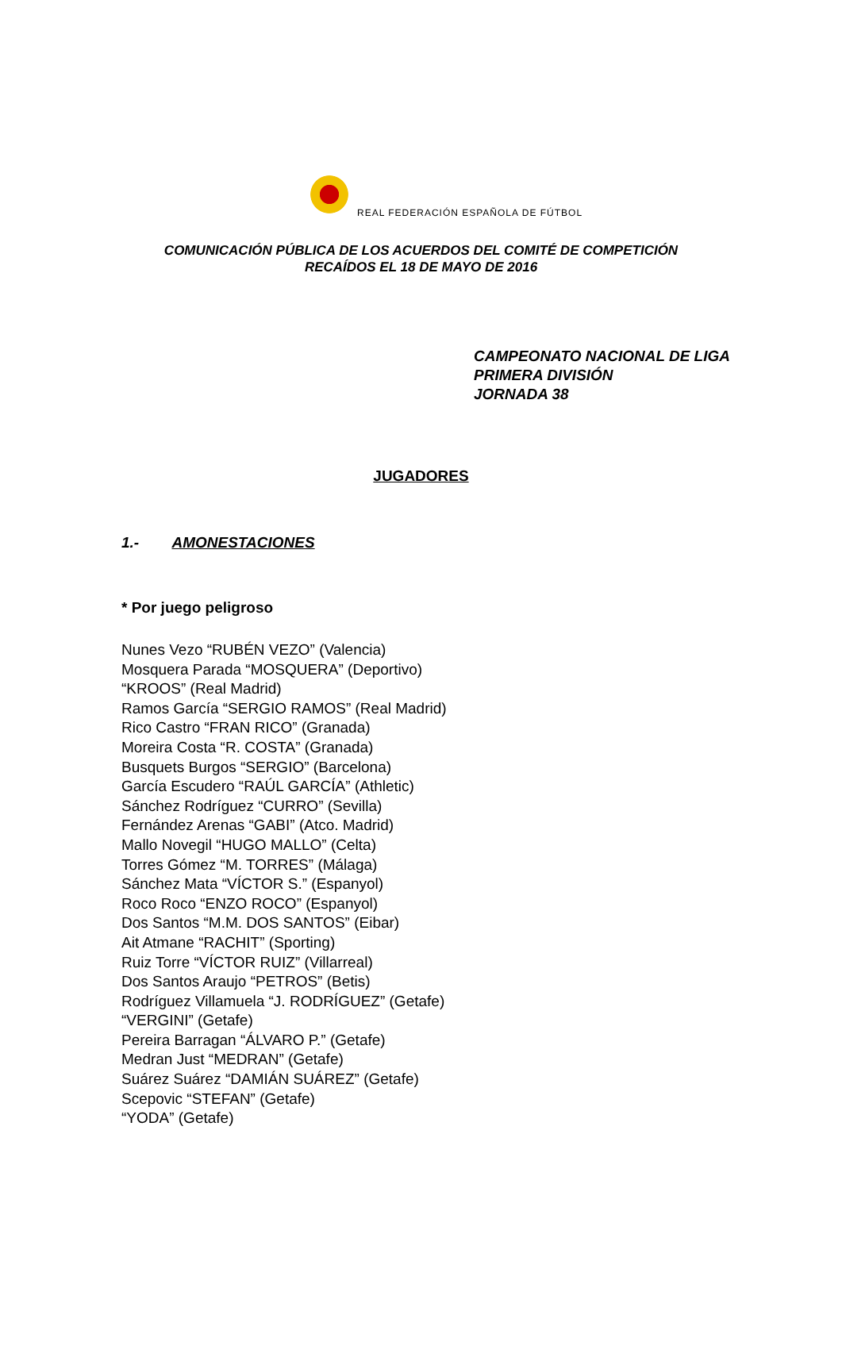REAL FEDERACIÓN ESPAÑOLA DE FÚTBOL
COMUNICACIÓN PÚBLICA DE LOS ACUERDOS DEL COMITÉ DE COMPETICIÓN
RECAÍDOS EL 18 DE MAYO DE 2016
CAMPEONATO NACIONAL DE LIGA
PRIMERA DIVISIÓN
JORNADA 38
JUGADORES
1.- AMONESTACIONES
* Por juego peligroso
Nunes Vezo “RUBÉN VEZO” (Valencia)
Mosquera Parada “MOSQUERA” (Deportivo)
“KROOS” (Real Madrid)
Ramos García “SERGIO RAMOS” (Real Madrid)
Rico Castro “FRAN RICO” (Granada)
Moreira Costa “R. COSTA” (Granada)
Busquets Burgos “SERGIO” (Barcelona)
García Escudero “RAÚL GARCÍA” (Athletic)
Sánchez Rodríguez “CURRO” (Sevilla)
Fernández Arenas “GABI” (Atco. Madrid)
Mallo Novegil “HUGO MALLO” (Celta)
Torres Gómez “M. TORRES” (Málaga)
Sánchez Mata “VÍCTOR S.” (Espanyol)
Roco Roco “ENZO ROCO” (Espanyol)
Dos Santos “M.M. DOS SANTOS” (Eibar)
Ait Atmane “RACHIT” (Sporting)
Ruiz Torre “VÍCTOR RUIZ” (Villarreal)
Dos Santos Araujo “PETROS” (Betis)
Rodríguez Villamuela “J. RODRÍGUEZ” (Getafe)
“VERGINI” (Getafe)
Pereira Barragan “ÁLVARO P.” (Getafe)
Medran Just “MEDRAN” (Getafe)
Suárez Suárez “DAMIÁN SUÁREZ” (Getafe)
Scepovic “STEFAN” (Getafe)
“YODA” (Getafe)